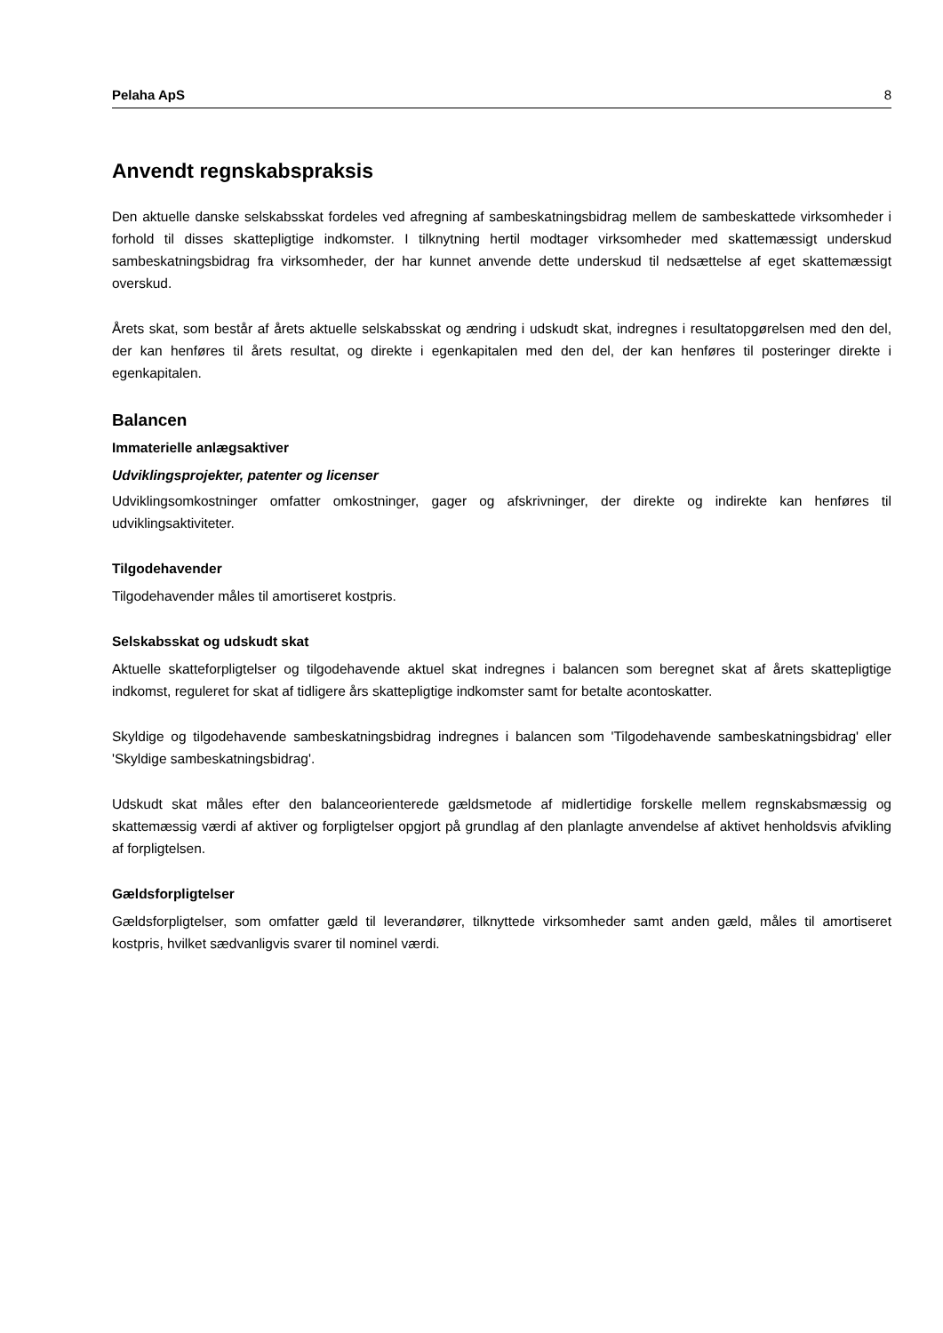Pelaha ApS 8
Anvendt regnskabspraksis
Den aktuelle danske selskabsskat fordeles ved afregning af sambeskatningsbidrag mellem de sambeskattede virksomheder i forhold til disses skattepligtige indkomster. I tilknytning hertil modtager virksomheder med skattemæssigt underskud sambeskatningsbidrag fra virksomheder, der har kunnet anvende dette underskud til nedsættelse af eget skattemæssigt overskud.
Årets skat, som består af årets aktuelle selskabsskat og ændring i udskudt skat, indregnes i resultatopgørelsen med den del, der kan henføres til årets resultat, og direkte i egenkapitalen med den del, der kan henføres til posteringer direkte i egenkapitalen.
Balancen
Immaterielle anlægsaktiver
Udviklingsprojekter, patenter og licenser
Udviklingsomkostninger omfatter omkostninger, gager og afskrivninger, der direkte og indirekte kan henføres til udviklingsaktiviteter.
Tilgodehavender
Tilgodehavender måles til amortiseret kostpris.
Selskabsskat og udskudt skat
Aktuelle skatteforpligtelser og tilgodehavende aktuel skat indregnes i balancen som beregnet skat af årets skattepligtige indkomst, reguleret for skat af tidligere års skattepligtige indkomster samt for betalte acontoskatter.
Skyldige og tilgodehavende sambeskatningsbidrag indregnes i balancen som 'Tilgodehavende sambeskatningsbidrag' eller 'Skyldige sambeskatningsbidrag'.
Udskudt skat måles efter den balanceorienterede gældsmetode af midlertidige forskelle mellem regnskabsmæssig og skattemæssig værdi af aktiver og forpligtelser opgjort på grundlag af den planlagte anvendelse af aktivet henholdsvis afvikling af forpligtelsen.
Gældsforpligtelser
Gældsforpligtelser, som omfatter gæld til leverandører, tilknyttede virksomheder samt anden gæld, måles til amortiseret kostpris, hvilket sædvanligvis svarer til nominel værdi.